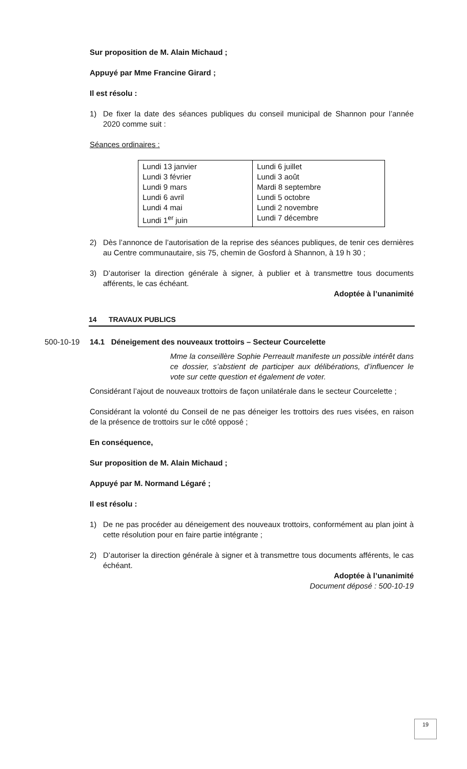Sur proposition de M. Alain Michaud ;
Appuyé par Mme Francine Girard ;
Il est résolu :
1) De fixer la date des séances publiques du conseil municipal de Shannon pour l’année 2020 comme suit :
Séances ordinaires :
| Lundi 13 janvier Lundi 3 février Lundi 9 mars Lundi 6 avril Lundi 4 mai Lundi 1<sup>er</sup> juin | Lundi 6 juillet Lundi 3 août Mardi 8 septembre Lundi 5 octobre Lundi 2 novembre Lundi 7 décembre |
2) Dès l’annonce de l’autorisation de la reprise des séances publiques, de tenir ces dernières au Centre communautaire, sis 75, chemin de Gosford à Shannon, à 19 h 30 ;
3) D’autoriser la direction générale à signer, à publier et à transmettre tous documents afférents, le cas échéant.
Adoptée à l’unanimité
14 TRAVAUX PUBLICS
500-10-19
14.1 Déneigement des nouveaux trottoirs – Secteur Courcelette
Mme la conseillère Sophie Perreault manifeste un possible intérêt dans ce dossier, s’abstient de participer aux délibérations, d’influencer le vote sur cette question et également de voter.
Considérant l’ajout de nouveaux trottoirs de façon unilatérale dans le secteur Courcelette ;
Considérant la volonté du Conseil de ne pas déneiger les trottoirs des rues visées, en raison de la présence de trottoirs sur le côté opposé ;
En conséquence,
Sur proposition de M. Alain Michaud ;
Appuyé par M. Normand Légaré ;
Il est résolu :
1) De ne pas procéder au déneigement des nouveaux trottoirs, conformément au plan joint à cette résolution pour en faire partie intégrante ;
2) D’autoriser la direction générale à signer et à transmettre tous documents afférents, le cas échéant.
Adoptée à l’unanimité
Document déposé : 500-10-19
19